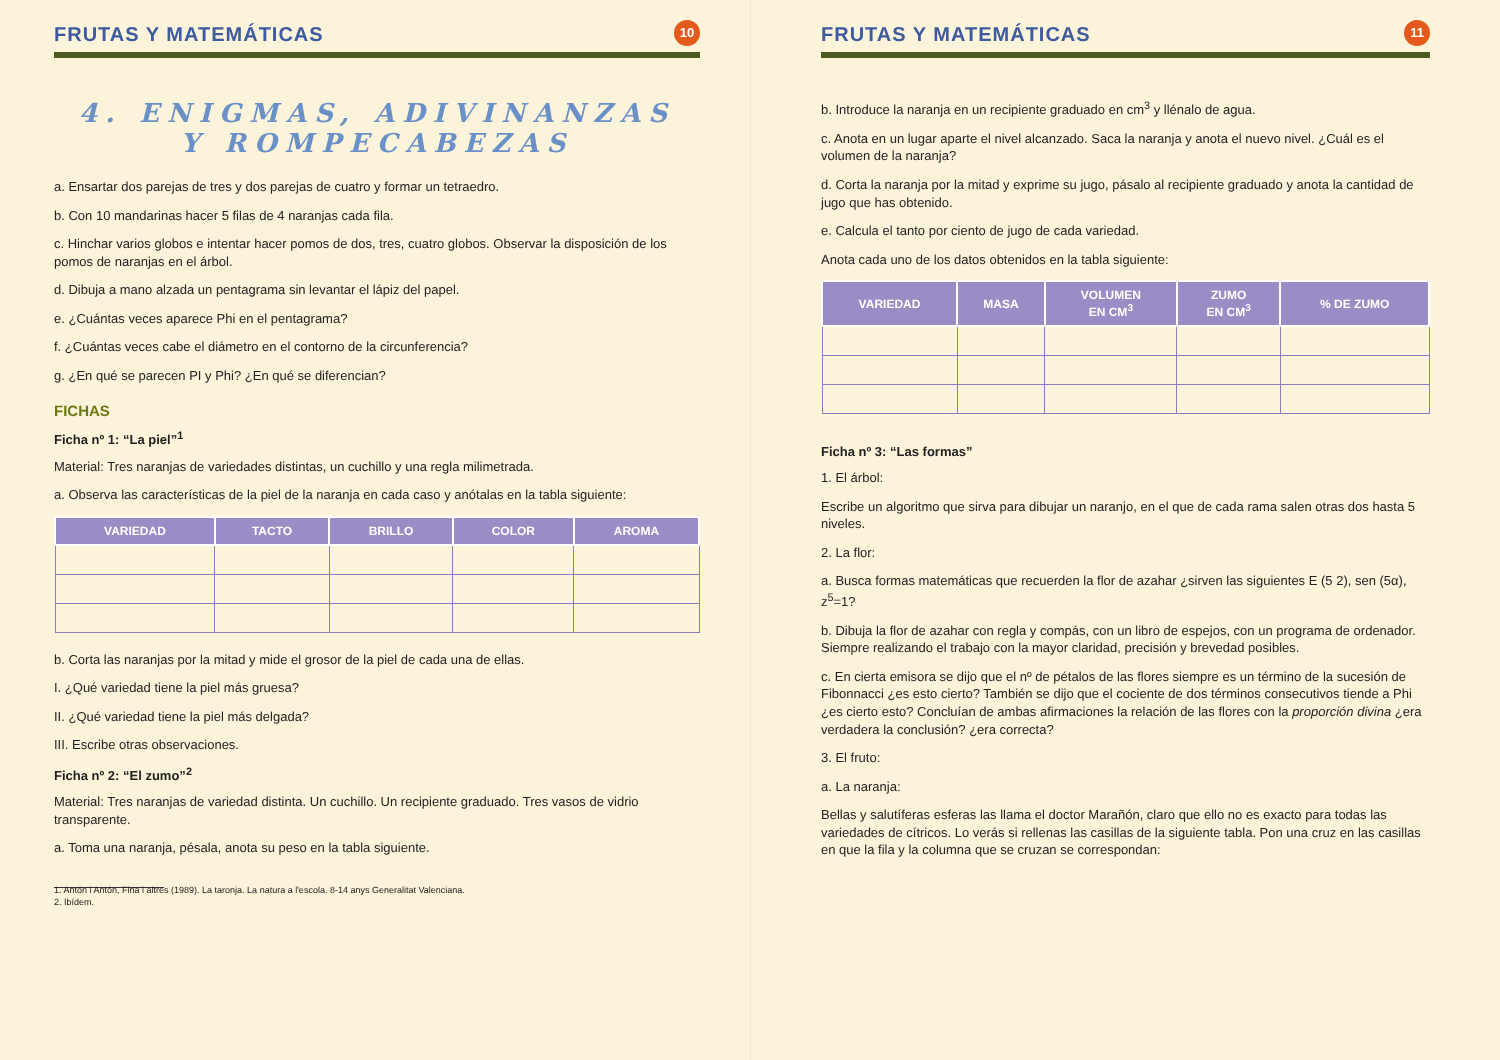FRUTAS Y MATEMÁTICAS 10
4. ENIGMAS, ADIVINANZAS
Y ROMPECABEZAS
a. Ensartar dos parejas de tres y dos parejas de cuatro y formar un tetraedro.
b. Con 10 mandarinas hacer 5 filas de 4 naranjas cada fila.
c. Hinchar varios globos e intentar hacer pomos de dos, tres, cuatro globos. Observar la disposición de los pomos de naranjas en el árbol.
d. Dibuja a mano alzada un pentagrama sin levantar el lápiz del papel.
e. ¿Cuántas veces aparece Phi en el pentagrama?
f. ¿Cuántas veces cabe el diámetro en el contorno de la circunferencia?
g. ¿En qué se parecen PI y Phi? ¿En qué se diferencian?
FICHAS
Ficha nº 1: “La piel”<sup>1</sup>
Material: Tres naranjas de variedades distintas, un cuchillo y una regla milimetrada.
a. Observa las características de la piel de la naranja en cada caso y anótalas en la tabla siguiente:
| VARIEDAD | TACTO | BRILLO | COLOR | AROMA |
| --- | --- | --- | --- | --- |
b. Corta las naranjas por la mitad y mide el grosor de la piel de cada una de ellas.
I. ¿Qué variedad tiene la piel más gruesa?
II. ¿Qué variedad tiene la piel más delgada?
III. Escribe otras observaciones.
Ficha nº 2: “El zumo”<sup>2</sup>
Material: Tres naranjas de variedad distinta. Un cuchillo. Un recipiente graduado. Tres vasos de vidrio transparente.
a. Toma una naranja, pésala, anota su peso en la tabla siguiente.
1. Antón i Antón, Fina i altres (1989). La taronja. La natura a l'escola. 8-14 anys Generalitat Valenciana.
2. Ibídem.
FRUTAS Y MATEMÁTICAS 11
b. Introduce la naranja en un recipiente graduado en cm<sup>3</sup> y llénalo de agua.
c. Anota en un lugar aparte el nivel alcanzado. Saca la naranja y anota el nuevo nivel. ¿Cuál es el volumen de la naranja?
d. Corta la naranja por la mitad y exprime su jugo, pásalo al recipiente graduado y anota la cantidad de jugo que has obtenido.
e. Calcula el tanto por ciento de jugo de cada variedad.
Anota cada uno de los datos obtenidos en la tabla siguiente:
| VARIEDAD | MASA | VOLUMEN EN CM<sup>3</sup> | ZUMO EN CM<sup>3</sup> | % DE ZUMO |
| --- | --- | --- | --- | --- |
Ficha nº 3: “Las formas”
1. El árbol:
Escribe un algoritmo que sirva para dibujar un naranjo, en el que de cada rama salen otras dos hasta 5 niveles.
2. La flor:
a. Busca formas matemáticas que recuerden la flor de azahar ¿sirven las siguientes E (5 2), sen (5α), z<sup>5</sup>=1?
b. Dibuja la flor de azahar con regla y compás, con un libro de espejos, con un programa de ordenador. Siempre realizando el trabajo con la mayor claridad, precisión y brevedad posibles.
c. En cierta emisora se dijo que el nº de pétalos de las flores siempre es un término de la sucesión de Fibonnacci ¿es esto cierto? También se dijo que el cociente de dos términos consecutivos tiende a Phi ¿es cierto esto? Concluían de ambas afirmaciones la relación de las flores con la proporción divina ¿era verdadera la conclusión? ¿era correcta?
3. El fruto:
a. La naranja:
Bellas y salutíferas esferas las llama el doctor Marañón, claro que ello no es exacto para todas las variedades de cítricos. Lo verás si rellenas las casillas de la siguiente tabla. Pon una cruz en las casillas en que la fila y la columna que se cruzan se correspondan: